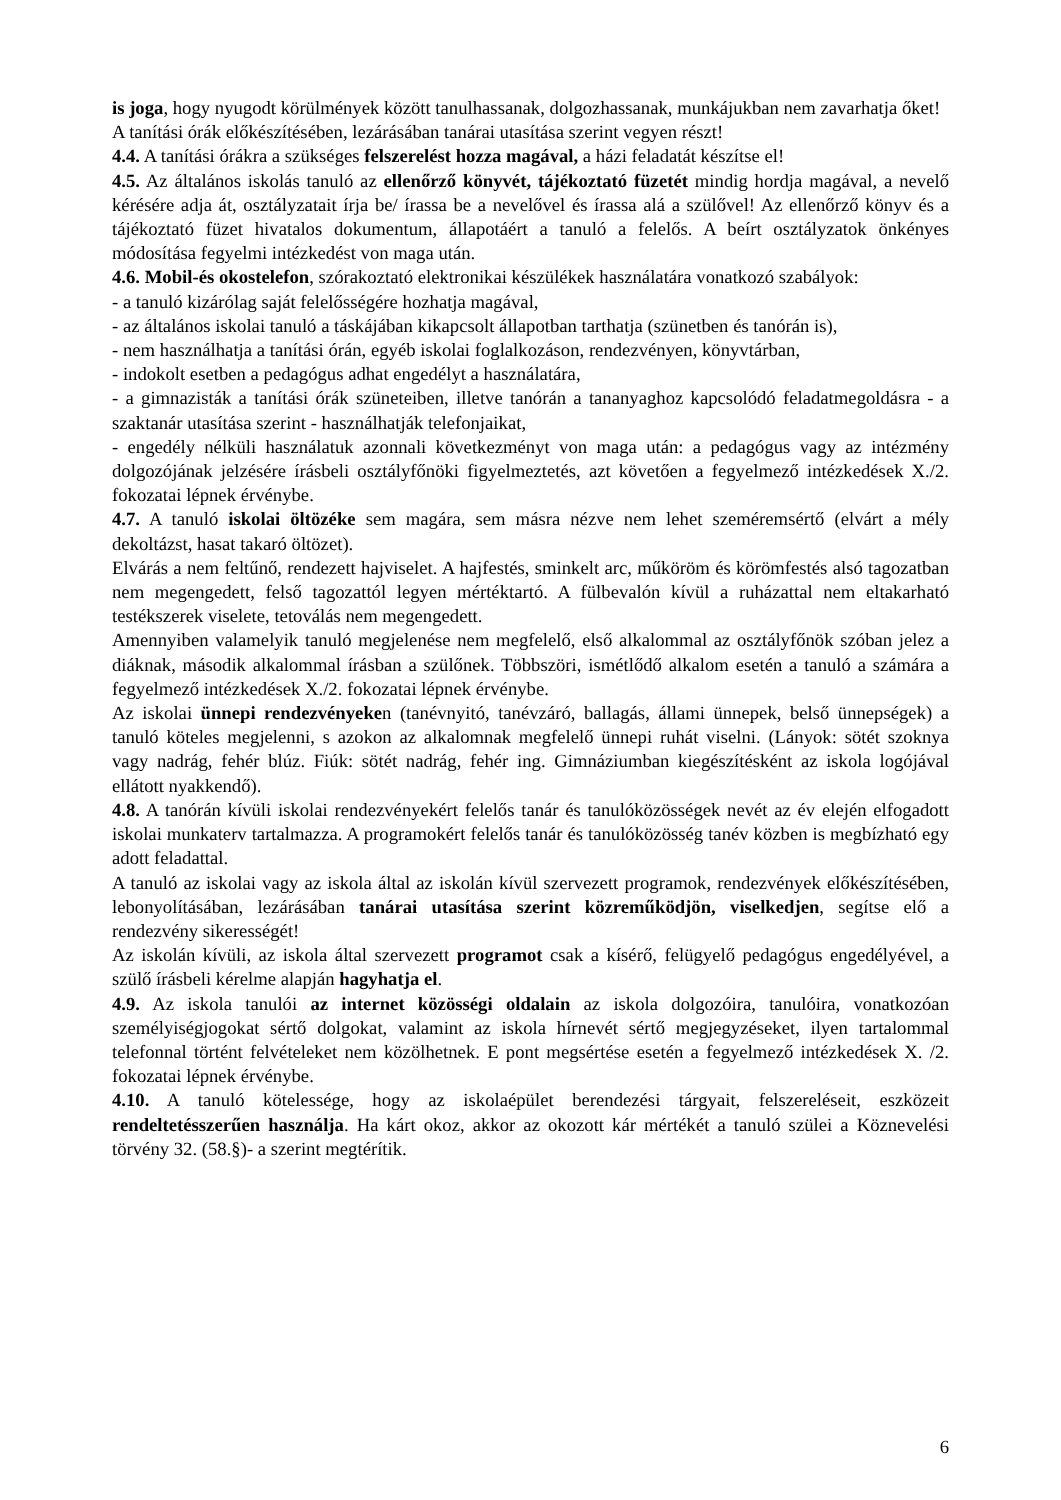is joga, hogy nyugodt körülmények között tanulhassanak, dolgozhassanak, munkájukban nem zavarhatja őket!
A tanítási órák előkészítésében, lezárásában tanárai utasítása szerint vegyen részt!
4.4. A tanítási órákra a szükséges felszerelést hozza magával, a házi feladatát készítse el!
4.5. Az általános iskolás tanuló az ellenőrző könyvét, tájékoztató füzetét mindig hordja magával, a nevelő kérésére adja át, osztályzatait írja be/ írassa be a nevelővel és írassa alá a szülővel! Az ellenőrző könyv és a tájékoztató füzet hivatalos dokumentum, állapotáért a tanuló a felelős. A beírt osztályzatok önkényes módosítása fegyelmi intézkedést von maga után.
4.6. Mobil-és okostelefon, szórakoztató elektronikai készülékek használatára vonatkozó szabályok:
- a tanuló kizárólag saját felelősségére hozhatja magával,
- az általános iskolai tanuló a táskájában kikapcsolt állapotban tarthatja (szünetben és tanórán is),
- nem használhatja a tanítási órán, egyéb iskolai foglalkozáson, rendezvényen, könyvtárban,
- indokolt esetben a pedagógus adhat engedélyt a használatára,
- a gimnazisták a tanítási órák szüneteiben, illetve tanórán a tananyaghoz kapcsolódó feladatmegoldásra - a szaktanár utasítása szerint - használhatják telefonjaikat,
- engedély nélküli használatuk azonnali következményt von maga után: a pedagógus vagy az intézmény dolgozójának jelzésére írásbeli osztályfőnöki figyelmeztetés, azt követően a fegyelmező intézkedések X./2. fokozatai lépnek érvénybe.
4.7. A tanuló iskolai öltözéke sem magára, sem másra nézve nem lehet szeméremsértő (elvárt a mély dekoltázst, hasat takaró öltözet).
Elvárás a nem feltűnő, rendezett hajviselet. A hajfestés, sminkelt arc, műköröm és körömfestés alsó tagozatban nem megengedett, felső tagozattól legyen mértéktartó. A fülbevalón kívül a ruházattal nem eltakarható testékszerek viselete, tetoválás nem megengedett.
Amennyiben valamelyik tanuló megjelenése nem megfelelő, első alkalommal az osztályfőnök szóban jelez a diáknak, második alkalommal írásban a szülőnek. Többszöri, ismétlődő alkalom esetén a tanuló a számára a fegyelmező intézkedések X./2. fokozatai lépnek érvénybe.
Az iskolai ünnepi rendezvényeken (tanévnyitó, tanévzáró, ballagás, állami ünnepek, belső ünnepségek) a tanuló köteles megjelenni, s azokon az alkalomnak megfelelő ünnepi ruhát viselni. (Lányok: sötét szoknya vagy nadrág, fehér blúz. Fiúk: sötét nadrág, fehér ing. Gimnáziumban kiegészítésként az iskola logójával ellátott nyakkendő).
4.8. A tanórán kívüli iskolai rendezvényekért felelős tanár és tanulóközösségek nevét az év elején elfogadott iskolai munkaterv tartalmazza. A programokért felelős tanár és tanulóközösség tanév közben is megbízható egy adott feladattal.
A tanuló az iskolai vagy az iskola által az iskolán kívül szervezett programok, rendezvények előkészítésében, lebonyolításában, lezárásában tanárai utasítása szerint közreműködjön, viselkedjen, segítse elő a rendezvény sikerességét!
Az iskolán kívüli, az iskola által szervezett programot csak a kísérő, felügyelő pedagógus engedélyével, a szülő írásbeli kérelme alapján hagyhatja el.
4.9. Az iskola tanulói az internet közösségi oldalain az iskola dolgozóira, tanulóira, vonatkozóan személyiségjogokat sértő dolgokat, valamint az iskola hírnevét sértő megjegyzéseket, ilyen tartalommal telefonnal történt felvételeket nem közölhetnek. E pont megsértése esetén a fegyelmező intézkedések X. /2. fokozatai lépnek érvénybe.
4.10. A tanuló kötelessége, hogy az iskolaépület berendezési tárgyait, felszereléseit, eszközeit rendeltetésszerűen használja. Ha kárt okoz, akkor az okozott kár mértékét a tanuló szülei a Köznevelési törvény 32. (58.§)- a szerint megtérítik.
6